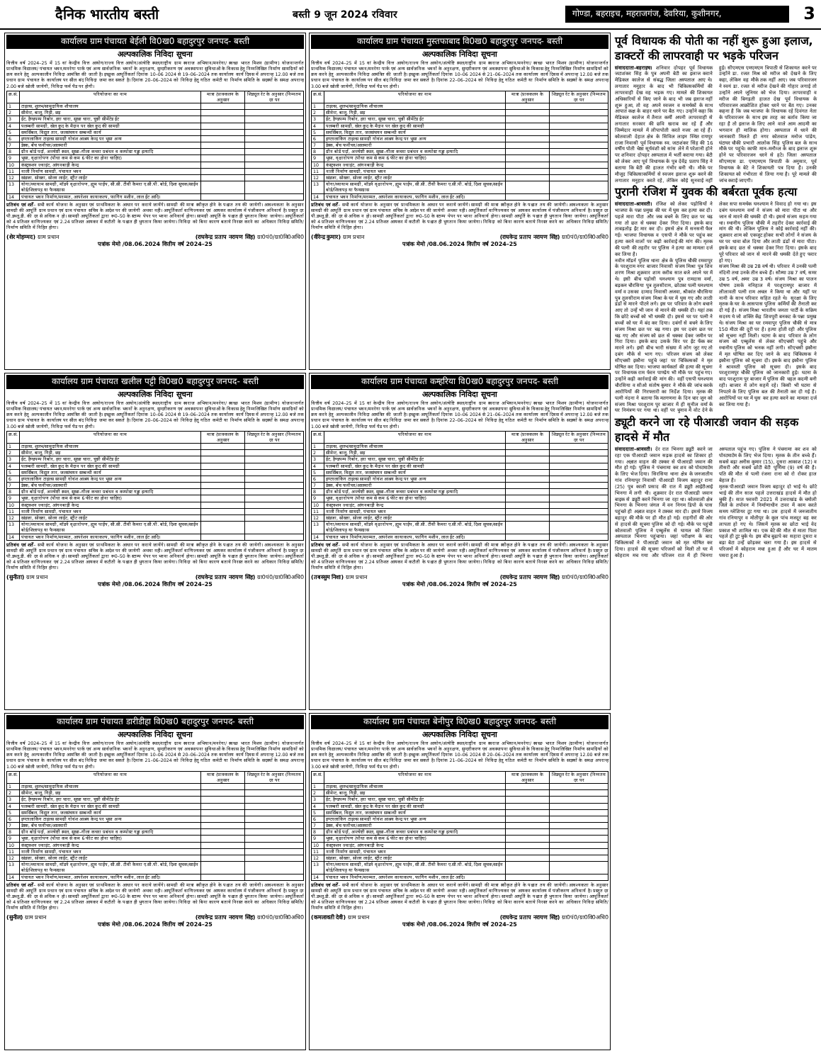दैनिक भारतीय बस्ती
बस्ती 9 जून 2024 रविवार
गोण्डा, बहराइच, महराजगंज, देवरिया, कुशीनगर,
3
कार्यालय ग्राम पंचायत बेईली वि0ख0 बहादुरपुर जनपद- बस्ती
अल्पकालिक निविदा सूचना
वित्तीय वर्ष 2024–25 में 15 वां केन्द्रीय वित्त आयोग/राज्य वित्त आयोग/अंत्येष्टि स्थल/राष्ट्रीय ग्राम स्वराज अभियान/मनरेगा/ स्वच्छ भारत मिशन (ग्रामीण) योजनान्तर्गत प्राथमिक विद्यालय/ पंचायत भवन/मनरेगा पार्क एवं अन्य सार्वजनिक भवनों के अनुरक्षण, सुन्दरीकरण एवं अवस्थापना सुविधाओं के विकास हेतु निम्नलिखित निर्माण सामग्रियों को क्रय करने हेतु अल्पकालीन निविदा आमंत्रित की जाती है। इच्छुक आपूर्तिकर्ता दिनांक 10–06 2024 से 19–06–2024 तक कार्यालय कार्य दिवस में अपरान्ह 12.00 बजे तक प्रधान ग्राम पंचायत के कार्यालय पर सील बंद निविदा जमा कर सकते है। दिनांक 20–06–2024 को निविदा हेतु गठित कमेटी या निर्माण समिति के सदस्यों के समक्ष अपरान्ह 2.00 बजे खोली जायेगी, निविदा फर्म पैड पर होगी।
| क्र.सं. | परियोजना का नाम | मात्रा (प्राक्कलन के अनुसार | शिड्यूल रेट के अनुसार (निम्नतम दर पर |
| --- | --- | --- | --- |
| 1 | टाइल्स, शुलभ/सामुदायिक शौचालय | | |
| 2 | सीमेन्ट, बालू, गिट्टी, छड़ | | |
| 3 | ईट, हैण्डपम्प रिबोर, हरा चारा, सूखा चारा, चुन्नी सीमेंटेड ईट | | |
| 4 | पलम्बरी सामग्री, खेल कूद के मैदान पर खेल कूद की सामग्री | | |
| 5 | समर्सिबल, विद्युत तार, जलसंचयन सम्बन्धी कार्य | | |
| 6 | इण्टरलाकिंग टाइल्स सामग्री गोवंश आश्रय केन्द्र पर भूसा अन्य | | |
| 7 | डेस्क, बेंच फनीचर/आलमारी | | |
| 8 | ग्रीन बोर्ड पर्दा, अन्त्येष्टी स्थल, सूखा–गीला कचरा प्रबंधन व कम्पोस्ट गड्ढा इत्यादि | | |
| 9 | भूसा, वृक्षारोपण (पौधा कम से कम 6 फीट का होना चाहिए) | | |
| 10 | कंस्ट्रक्शन ज्वाइंट, आंगनबाड़ी केन्द्र | | |
| 11 | नाली निर्माण सामग्री, पंचायत भवन | | |
| 12 | खंडजा, सोख्ता, सोलर लाईट, स्ट्रीट लाईट | | |
| 13 | योगा/व्यायाम सामग्री, मॉडर्न वृक्षारोपण, ह्यूम पाईप, सी.सी. टीवी कैमरा ए.सी.पी. बोर्ड, दिशा सूचक/साईन बोर्ड/शिलापट्ट या फैन्सग्रास | | |
| 14 | पंचायत भवन निर्माण/मरम्मत, आपरेशन कायाकल्प, फागिंग मशीन, लाल ईट आदि। | | |
प्रतिबंध एवं शर्तें– सभी कार्य योजना के अनुसार एवं प्राथमिकता के आधार पर कराये जायेंगे। सामग्री की मात्रा स्वीकृत होने के पश्चात तय की जायेगी। आवश्यकता के अनुसार सामग्री की आपूर्ति ग्राम प्रधान एवं ग्राम पंचायत सचिव के आदेश पर की जायेगी अथवा नही। आपूर्तिकर्ता वाणिज्यकर एवं आयकर कार्यालय में पंजीकरण अनिवार्य है। प्रस्तुत दर पी.डब्लू.डी. की दर से अधिक न हो। सामग्री आपूर्तिकर्ता द्वारा रू0–50 के स्टाम्प पेपर पर भरना अनिवार्य होगा। सामग्री आपूर्ति के पश्चात ही भुगतान किया जायेगा। आपूर्तिकर्ता को 4 प्रतिशत वाणिज्यकर एवं 2.24 प्रतिशत आयकर में कटौती के पश्चात ही भुगतान किया जायेगा। निविदा को बिना कारण बताये निरस्त करने का अधिकार निविदा समिति/निर्माण समिति में निहित होगा।
(शेर मोहम्मद) ग्राम प्रधान (राघवेन्द्र प्रताप नरायण सिंह) ग्रा0पं0/ग्रा0वि0अधि0
पत्रांक मेमो /08.06.2024 वित्तीय वर्ष 2024–25
कार्यालय ग्राम पंचायत मुस्तफाबाद वि0ख0 बहादुरपुर जनपद- बस्ती
अल्पकालिक निविदा सूचना
वित्तीय वर्ष 2024–25 में 15 वां केन्द्रीय वित्त आयोग/राज्य वित्त आयोग/अंत्येष्टि स्थल/राष्ट्रीय ग्राम स्वराज अभियान/मनरेगा/ स्वच्छ भारत मिशन (ग्रामीण) योजनान्तर्गत प्राथमिक विद्यालय/ पंचायत भवन/मनरेगा पार्क एवं अन्य सार्वजनिक भवनों के अनुरक्षण, सुन्दरीकरण एवं अवस्थापना सुविधाओं के विकास हेतु निम्नलिखित निर्माण सामग्रियों को क्रय करने हेतु अल्पकालीन निविदा आमंत्रित की जाती है। इच्छुक आपूर्तिकर्ता दिनांक 10–06 2024 से 21–06–2024 तक कार्यालय कार्य दिवस में अपरान्ह 12.00 बजे तक प्रधान ग्राम पंचायत के कार्यालय पर सील बंद निविदा जमा कर सकते है। दिनांक 22–06–2024 को निविदा हेतु गठित कमेटी या निर्माण समिति के सदस्यों के समक्ष अपरान्ह 3.00 बजे खोली जायेगी, निविदा फर्म पैड पर होगी।
| क्र.सं. | परियोजना का नाम | मात्रा (प्राक्कलन के अनुसार | शिड्यूल रेट के अनुसार (निम्नतम दर पर |
| --- | --- | --- | --- |
| 1 | टाइल्स, शुलभ/सामुदायिक शौचालय | | |
| 2 | सीमेन्ट, बालू, गिट्टी, छड़ | | |
| 3 | ईट, हैण्डपम्प रिबोर, हरा चारा, सूखा चारा, चुन्नी सीमेंटेड ईट | | |
| 4 | पलम्बरी सामग्री, खेल कूद के मैदान पर खेल कूद की सामग्री | | |
| 5 | समर्सिबल, विद्युत तार, जलसंचयन सम्बन्धी कार्य | | |
| 6 | इण्टरलाकिंग टाइल्स सामग्री गोवंश आश्रय केन्द्र पर भूसा अन्य | | |
| 7 | डेस्क, बेंच फनीचर/आलमारी | | |
| 8 | ग्रीन बोर्ड पर्दा, अन्त्येष्टी स्थल, सूखा–गीला कचरा प्रबंधन व कम्पोस्ट गड्ढा इत्यादि | | |
| 9 | भूसा, वृक्षारोपण (पौधा कम से कम 6 फीट का होना चाहिए) | | |
| 10 | कंस्ट्रक्शन ज्वाइंट, आंगनबाड़ी केन्द्र | | |
| 11 | नाली निर्माण सामग्री, पंचायत भवन | | |
| 12 | खंडजा, सोख्ता, सोलर लाईट, स्ट्रीट लाईट | | |
| 13 | योगा/व्यायाम सामग्री, मॉडर्न वृक्षारोपण, ह्यूम पाईप, सी.सी. टीवी कैमरा ए.सी.पी. बोर्ड, दिशा सूचक/साईन बोर्ड/शिलापट्ट या फैन्सग्रास | | |
| 14 | पंचायत भवन निर्माण/मरम्मत, आपरेशन कायाकल्प, फागिंग मशीन, लाल ईट आदि। | | |
प्रतिबंध एवं शर्तें– सभी कार्य योजना के अनुसार एवं प्राथमिकता के आधार पर कराये जायेंगे। सामग्री की मात्रा स्वीकृत होने के पश्चात तय की जायेगी। आवश्यकता के अनुसार सामग्री की आपूर्ति ग्राम प्रधान एवं ग्राम पंचायत सचिव के आदेश पर की जायेगी अथवा नही। आपूर्तिकर्ता वाणिज्यकर एवं आयकर कार्यालय में पंजीकरण अनिवार्य है। प्रस्तुत दर पी.डब्लू.डी. की दर से अधिक न हो। सामग्री आपूर्तिकर्ता द्वारा रू0–50 के स्टाम्प पेपर पर भरना अनिवार्य होगा। सामग्री आपूर्ति के पश्चात ही भुगतान किया जायेगा। आपूर्तिकर्ता को 4 प्रतिशत वाणिज्यकर एवं 2.24 प्रतिशत आयकर में कटौती के पश्चात ही भुगतान किया जायेगा। निविदा को बिना कारण बताये निरस्त करने का अधिकार निविदा समिति/निर्माण समिति में निहित होगा।
(वीरेन्द्र कुमार) ग्राम प्रधान (राघवेन्द्र प्रताप नरायण सिंह) ग्रा0पं0/ग्रा0वि0अधि0
पत्रांक मेमो /08.06.2024 वित्तीय वर्ष 2024–25
कार्यालय ग्राम पंचायत खलील पट्टी वि0ख0 बहादुरपुर जनपद- बस्ती
अल्पकालिक निविदा सूचना
वित्तीय वर्ष 2024–25 में 15 वां केन्द्रीय वित्त आयोग/राज्य वित्त आयोग/अंत्येष्टि स्थल/राष्ट्रीय ग्राम स्वराज अभियान/मनरेगा/ स्वच्छ भारत मिशन (ग्रामीण) योजनान्तर्गत प्राथमिक विद्यालय/ पंचायत भवन/मनरेगा पार्क एवं अन्य सार्वजनिक भवनों के अनुरक्षण, सुन्दरीकरण एवं अवस्थापना सुविधाओं के विकास हेतु निम्नलिखित निर्माण सामग्रियों को क्रय करने हेतु अल्पकालीन निविदा आमंत्रित की जाती है। इच्छुक आपूर्तिकर्ता दिनांक 10–06 2024 से 19–06–2024 तक कार्यालय कार्य दिवस में अपरान्ह 12.00 बजे तक प्रधान ग्राम पंचायत के कार्यालय पर सील बंद निविदा जमा कर सकते है। दिनांक 20–06–2024 को निविदा हेतु गठित कमेटी या निर्माण समिति के सदस्यों के समक्ष अपरान्ह 3.00 बजे खोली जायेगी, निविदा फर्म पैड पर होगी।
| क्र.सं. | परियोजना का नाम | मात्रा (प्राक्कलन के अनुसार | शिड्यूल रेट के अनुसार (निम्नतम दर पर |
| --- | --- | --- | --- |
| 1 | टाइल्स, शुलभ/सामुदायिक शौचालय | | |
| 2 | सीमेन्ट, बालू, गिट्टी, छड़ | | |
| 3 | ईट, हैण्डपम्प रिबोर, हरा चारा, सूखा चारा, चुन्नी सीमेंटेड ईट | | |
| 4 | पलम्बरी सामग्री, खेल कूद के मैदान पर खेल कूद की सामग्री | | |
| 5 | समर्सिबल, विद्युत तार, जलसंचयन सम्बन्धी कार्य | | |
| 6 | इण्टरलाकिंग टाइल्स सामग्री गोवंश आश्रय केन्द्र पर भूसा अन्य | | |
| 7 | डेस्क, बेंच फनीचर/आलमारी | | |
| 8 | ग्रीन बोर्ड पर्दा, अन्त्येष्टी स्थल, सूखा–गीला कचरा प्रबंधन व कम्पोस्ट गड्ढा इत्यादि | | |
| 9 | भूसा, वृक्षारोपण (पौधा कम से कम 6 फीट का होना चाहिए) | | |
| 10 | कंस्ट्रक्शन ज्वाइंट, आंगनबाड़ी केन्द्र | | |
| 11 | नाली निर्माण सामग्री, पंचायत भवन | | |
| 12 | खंडजा, सोख्ता, सोलर लाईट, स्ट्रीट लाईट | | |
| 13 | योगा/व्यायाम सामग्री, मॉडर्न वृक्षारोपण, ह्यूम पाईप, सी.सी. टीवी कैमरा ए.सी.पी. बोर्ड, दिशा सूचक/साईन बोर्ड/शिलापट्ट या फैन्सग्रास | | |
| 14 | पंचायत भवन निर्माण/मरम्मत, आपरेशन कायाकल्प, फागिंग मशीन, लाल ईट आदि। | | |
प्रतिबंध एवं शर्तें– सभी कार्य योजना के अनुसार एवं प्राथमिकता के आधार पर कराये जायेंगे। सामग्री की मात्रा स्वीकृत होने के पश्चात तय की जायेगी। आवश्यकता के अनुसार सामग्री की आपूर्ति ग्राम प्रधान एवं ग्राम पंचायत सचिव के आदेश पर की जायेगी अथवा नही। आपूर्तिकर्ता वाणिज्यकर एवं आयकर कार्यालय में पंजीकरण अनिवार्य है। प्रस्तुत दर पी.डब्लू.डी. की दर से अधिक न हो। सामग्री आपूर्तिकर्ता द्वारा रू0–50 के स्टाम्प पेपर पर भरना अनिवार्य होगा। सामग्री आपूर्ति के पश्चात ही भुगतान किया जायेगा। आपूर्तिकर्ता को 4 प्रतिशत वाणिज्यकर एवं 2.24 प्रतिशत आयकर में कटौती के पश्चात ही भुगतान किया जायेगा। निविदा को बिना कारण बताये निरस्त करने का अधिकार निविदा समिति/निर्माण समिति में निहित होगा।
(सुनीता) ग्राम प्रधान (राघवेन्द्र प्रताप नरायण सिंह) ग्रा0पं0/ग्रा0वि0अधि0
पत्रांक मेमो /08.06.2024 वित्तीय वर्ष 2024–25
कार्यालय ग्राम पंचायत कम्हरिया वि0ख0 बहादुरपुर जनपद- बस्ती
अल्पकालिक निविदा सूचना
वित्तीय वर्ष 2024–25 में 15 वां केन्द्रीय वित्त आयोग/राज्य वित्त आयोग/अंत्येष्टि स्थल/राष्ट्रीय ग्राम स्वराज अभियान/मनरेगा/ स्वच्छ भारत मिशन (ग्रामीण) योजनान्तर्गत प्राथमिक विद्यालय/ पंचायत भवन/मनरेगा पार्क एवं अन्य सार्वजनिक भवनों के अनुरक्षण, सुन्दरीकरण एवं अवस्थापना सुविधाओं के विकास हेतु निम्नलिखित निर्माण सामग्रियों को क्रय करने हेतु अल्पकालीन निविदा आमंत्रित की जाती है। इच्छुक आपूर्तिकर्ता दिनांक 10–06 2024 से 21–06–2024 तक कार्यालय कार्य दिवस में अपरान्ह 12.00 बजे तक प्रधान ग्राम पंचायत के कार्यालय पर सील बंद निविदा जमा कर सकते है। दिनांक 22–06–2024 को निविदा हेतु गठित कमेटी या निर्माण समिति के सदस्यों के समक्ष अपरान्ह 1.00 बजे खोली जायेगी, निविदा फर्म पैड पर होगी।
| क्र.सं. | परियोजना का नाम | मात्रा (प्राक्कलन के अनुसार | शिड्यूल रेट के अनुसार (निम्नतम दर पर |
| --- | --- | --- | --- |
| 1 | टाइल्स, शुलभ/सामुदायिक शौचालय | | |
| 2 | सीमेन्ट, बालू, गिट्टी, छड़ | | |
| 3 | ईट, हैण्डपम्प रिबोर, हरा चारा, सूखा चारा, चुन्नी सीमेंटेड ईट | | |
| 4 | पलम्बरी सामग्री, खेल कूद के मैदान पर खेल कूद की सामग्री | | |
| 5 | समर्सिबल, विद्युत तार, जलसंचयन सम्बन्धी कार्य | | |
| 6 | इण्टरलाकिंग टाइल्स सामग्री गोवंश आश्रय केन्द्र पर भूसा अन्य | | |
| 7 | डेस्क, बेंच फनीचर/आलमारी | | |
| 8 | ग्रीन बोर्ड पर्दा, अन्त्येष्टी स्थल, सूखा–गीला कचरा प्रबंधन व कम्पोस्ट गड्ढा इत्यादि | | |
| 9 | भूसा, वृक्षारोपण (पौधा कम से कम 6 फीट का होना चाहिए) | | |
| 10 | कंस्ट्रक्शन ज्वाइंट, आंगनबाड़ी केन्द्र | | |
| 11 | नाली निर्माण सामग्री, पंचायत भवन | | |
| 12 | खंडजा, सोख्ता, सोलर लाईट, स्ट्रीट लाईट | | |
| 13 | योगा/व्यायाम सामग्री, मॉडर्न वृक्षारोपण, ह्यूम पाईप, सी.सी. टीवी कैमरा ए.सी.पी. बोर्ड, दिशा सूचक/साईन बोर्ड/शिलापट्ट या फैन्सग्रास | | |
| 14 | पंचायत भवन निर्माण/मरम्मत, आपरेशन कायाकल्प, फागिंग मशीन, लाल ईट आदि। | | |
प्रतिबंध एवं शर्तें– सभी कार्य योजना के अनुसार एवं प्राथमिकता के आधार पर कराये जायेंगे। सामग्री की मात्रा स्वीकृत होने के पश्चात तय की जायेगी। आवश्यकता के अनुसार सामग्री की आपूर्ति ग्राम प्रधान एवं ग्राम पंचायत सचिव के आदेश पर की जायेगी अथवा नही। आपूर्तिकर्ता वाणिज्यकर एवं आयकर कार्यालय में पंजीकरण अनिवार्य है। प्रस्तुत दर पी.डब्लू.डी. की दर से अधिक न हो। सामग्री आपूर्तिकर्ता द्वारा रू0–50 के स्टाम्प पेपर पर भरना अनिवार्य होगा। सामग्री आपूर्ति के पश्चात ही भुगतान किया जायेगा। आपूर्तिकर्ता को 4 प्रतिशत वाणिज्यकर एवं 2.24 प्रतिशत आयकर में कटौती के पश्चात ही भुगतान किया जायेगा। निविदा को बिना कारण बताये निरस्त करने का अधिकार निविदा समिति/निर्माण समिति में निहित होगा।
(तबस्सुम निशा) ग्राम प्रधान (राघवेन्द्र प्रताप नरायण सिंह) ग्रा0पं0/ग्रा0वि0अधि0
पत्रांक मेमो /08.06.2024 वित्तीय वर्ष 2024–25
कार्यालय ग्राम पंचायत डारीडीहा वि0ख0 बहादुरपुर जनपद- बस्ती
अल्पकालिक निविदा सूचना
वित्तीय वर्ष 2024–25 में 15 वां केन्द्रीय वित्त आयोग/राज्य वित्त आयोग/अंत्येष्टि स्थल/राष्ट्रीय ग्राम स्वराज अभियान/मनरेगा/ स्वच्छ भारत मिशन (ग्रामीण) योजनान्तर्गत प्राथमिक विद्यालय/ पंचायत भवन/मनरेगा पार्क एवं अन्य सार्वजनिक भवनों के अनुरक्षण, सुन्दरीकरण एवं अवस्थापना सुविधाओं के विकास हेतु निम्नलिखित निर्माण सामग्रियों को क्रय करने हेतु अल्पकालीन निविदा आमंत्रित की जाती है। इच्छुक आपूर्तिकर्ता दिनांक 10–06 2024 से 20–06–2024 तक कार्यालय कार्य दिवस में अपरान्ह 12.00 बजे तक प्रधान ग्राम पंचायत के कार्यालय पर सील बंद निविदा जमा कर सकते है। दिनांक 21–06–2024 को निविदा हेतु गठित कमेटी या निर्माण समिति के सदस्यों के समक्ष अपरान्ह 1.00 बजे खोली जायेगी, निविदा फर्म पैड पर होगी।
| क्र.सं. | परियोजना का नाम | मात्रा (प्राक्कलन के अनुसार | शिड्यूल रेट के अनुसार (निम्नतम दर पर |
| --- | --- | --- | --- |
| 1 | टाइल्स, शुलभ/सामुदायिक शौचालय | | |
| 2 | सीमेन्ट, बालू, गिट्टी, छड़ | | |
| 3 | ईट, हैण्डपम्प रिबोर, हरा चारा, सूखा चारा, चुन्नी सीमेंटेड ईट | | |
| 4 | पलम्बरी सामग्री, खेल कूद के मैदान पर खेल कूद की सामग्री | | |
| 5 | समर्सिबल, विद्युत तार, जलसंचयन सम्बन्धी कार्य | | |
| 6 | इण्टरलाकिंग टाइल्स सामग्री गोवंश आश्रय केन्द्र पर भूसा अन्य | | |
| 7 | डेस्क, बेंच फनीचर/आलमारी | | |
| 8 | ग्रीन बोर्ड पर्दा, अन्त्येष्टी स्थल, सूखा–गीला कचरा प्रबंधन व कम्पोस्ट गड्ढा इत्यादि | | |
| 9 | भूसा, वृक्षारोपण (पौधा कम से कम 6 फीट का होना चाहिए) | | |
| 10 | कंस्ट्रक्शन ज्वाइंट, आंगनबाड़ी केन्द्र | | |
| 11 | नाली निर्माण सामग्री, पंचायत भवन | | |
| 12 | खंडजा, सोख्ता, सोलर लाईट, स्ट्रीट लाईट | | |
| 13 | योगा/व्यायाम सामग्री, मॉडर्न वृक्षारोपण, ह्यूम पाईप, सी.सी. टीवी कैमरा ए.सी.पी. बोर्ड, दिशा सूचक/साईन बोर्ड/शिलापट्ट या फैन्सग्रास | | |
| 14 | पंचायत भवन निर्माण/मरम्मत, आपरेशन कायाकल्प, फागिंग मशीन, लाल ईट आदि। | | |
प्रतिबंध एवं शर्तें– सभी कार्य योजना के अनुसार एवं प्राथमिकता के आधार पर कराये जायेंगे। सामग्री की मात्रा स्वीकृत होने के पश्चात तय की जायेगी। आवश्यकता के अनुसार सामग्री की आपूर्ति ग्राम प्रधान एवं ग्राम पंचायत सचिव के आदेश पर की जायेगी अथवा नही। आपूर्तिकर्ता वाणिज्यकर एवं आयकर कार्यालय में पंजीकरण अनिवार्य है। प्रस्तुत दर पी.डब्लू.डी. की दर से अधिक न हो। सामग्री आपूर्तिकर्ता द्वारा रू0–50 के स्टाम्प पेपर पर भरना अनिवार्य होगा। सामग्री आपूर्ति के पश्चात ही भुगतान किया जायेगा। आपूर्तिकर्ता को 4 प्रतिशत वाणिज्यकर एवं 2.24 प्रतिशत आयकर में कटौती के पश्चात ही भुगतान किया जायेगा। निविदा को बिना कारण बताये निरस्त करने का अधिकार निविदा समिति/निर्माण समिति में निहित होगा।
(सुनील) ग्राम प्रधान (राघवेन्द्र प्रताप नरायण सिंह) ग्रा0पं0/ग्रा0वि0अधि0
पत्रांक मेमो /08.06.2024 वित्तीय वर्ष 2024–25
कार्यालय ग्राम पंचायत बेनीपुर वि0ख0 बहादुरपुर जनपद- बस्ती
अल्पकालिक निविदा सूचना
वित्तीय वर्ष 2024–25 में 15 वां केन्द्रीय वित्त आयोग/राज्य वित्त आयोग/अंत्येष्टि स्थल/राष्ट्रीय ग्राम स्वराज अभियान/मनरेगा/ स्वच्छ भारत मिशन (ग्रामीण) योजनान्तर्गत प्राथमिक विद्यालय/ पंचायत भवन/मनरेगा पार्क एवं अन्य सार्वजनिक भवनों के अनुरक्षण, सुन्दरीकरण एवं अवस्थापना सुविधाओं के विकास हेतु निम्नलिखित निर्माण सामग्रियों को क्रय करने हेतु अल्पकालीन निविदा आमंत्रित की जाती है। इच्छुक आपूर्तिकर्ता दिनांक 10–06 2024 से 20–06–2024 तक कार्यालय कार्य दिवस में अपरान्ह 12.00 बजे तक प्रधान ग्राम पंचायत के कार्यालय पर सील बंद निविदा जमा कर सकते है। दिनांक 21–06–2024 को निविदा हेतु गठित कमेटी या निर्माण समिति के सदस्यों के समक्ष अपरान्ह 3.00 बजे खोली जायेगी, निविदा फर्म पैड पर होगी।
| क्र.सं. | परियोजना का नाम | मात्रा (प्राक्कलन के अनुसार | शिड्यूल रेट के अनुसार (निम्नतम दर पर |
| --- | --- | --- | --- |
| 1 | टाइल्स, शुलभ/सामुदायिक शौचालय | | |
| 2 | सीमेन्ट, बालू, गिट्टी, छड़ | | |
| 3 | ईट, हैण्डपम्प रिबोर, हरा चारा, सूखा चारा, चुन्नी सीमेंटेड ईट | | |
| 4 | पलम्बरी सामग्री, खेल कूद के मैदान पर खेल कूद की सामग्री | | |
| 5 | समर्सिबल, विद्युत तार, जलसंचयन सम्बन्धी कार्य | | |
| 6 | इण्टरलाकिंग टाइल्स सामग्री गोवंश आश्रय केन्द्र पर भूसा अन्य | | |
| 7 | डेस्क, बेंच फनीचर/आलमारी | | |
| 8 | ग्रीन बोर्ड पर्दा, अन्त्येष्टी स्थल, सूखा–गीला कचरा प्रबंधन व कम्पोस्ट गड्ढा इत्यादि | | |
| 9 | भूसा, वृक्षारोपण (पौधा कम से कम 6 फीट का होना चाहिए) | | |
| 10 | कंस्ट्रक्शन ज्वाइंट, आंगनबाड़ी केन्द्र | | |
| 11 | नाली निर्माण सामग्री, पंचायत भवन | | |
| 12 | खंडजा, सोख्ता, सोलर लाईट, स्ट्रीट लाईट | | |
| 13 | योगा/व्यायाम सामग्री, मॉडर्न वृक्षारोपण, ह्यूम पाईप, सी.सी. टीवी कैमरा ए.सी.पी. बोर्ड, दिशा सूचक/साईन बोर्ड/शिलापट्ट या फैन्सग्रास | | |
| 14 | पंचायत भवन निर्माण/मरम्मत, आपरेशन कायाकल्प, फागिंग मशीन, लाल ईट आदि। | | |
प्रतिबंध एवं शर्तें– सभी कार्य योजना के अनुसार एवं प्राथमिकता के आधार पर कराये जायेंगे। सामग्री की मात्रा स्वीकृत होने के पश्चात तय की जायेगी। आवश्यकता के अनुसार सामग्री की आपूर्ति ग्राम प्रधान एवं ग्राम पंचायत सचिव के आदेश पर की जायेगी अथवा नही। आपूर्तिकर्ता वाणिज्यकर एवं आयकर कार्यालय में पंजीकरण अनिवार्य है। प्रस्तुत दर पी.डब्लू.डी. की दर से अधिक न हो। सामग्री आपूर्तिकर्ता द्वारा रू0–50 के स्टाम्प पेपर पर भरना अनिवार्य होगा। सामग्री आपूर्ति के पश्चात ही भुगतान किया जायेगा। आपूर्तिकर्ता को 4 प्रतिशत वाणिज्यकर एवं 2.24 प्रतिशत आयकर में कटौती के पश्चात ही भुगतान किया जायेगा। निविदा को बिना कारण बताये निरस्त करने का अधिकार निविदा समिति/निर्माण समिति में निहित होगा।
(कमलावती देवी) ग्राम प्रधान (राघवेन्द्र प्रताप नरायण सिंह) ग्रा0पं0/ग्रा0वि0अधि0
पत्रांक मेमो /08.06.2024 वित्तीय वर्ष 2024–25
पूर्व विधायक की पोती का नहीं शुरू हुआ इलाज, डाक्टरों की लापरवाही पर भड़के परिजन
संवाददाता–बहराइच। शनिवार दोपहर पूर्व विधायक जटाशंकर सिंह के पुत्र अपनी बेटी का इलाज कराने मेडिकल कालेज से संबद्ध जिला अस्पताल आए थे। लगातार मनुहार के बाद भी चिकित्सकर्मियों की लापरवाही देख वह भड़क गए। मामले की शिकायत अधिकारियों से किए जाने के बाद भी जब इलाज नहीं शुरू हुआ, तो वह अपने स्वजन व समर्थकों के साथ आपात कक्ष के बाहर धरने पर बैठ गए। उन्होंने कहा कि मेडिकल कालेज में तैनात कर्मी अपनी लापरवाही से लगातार सरकार की छवि खराब कर रहे हैं और जिम्मेदार मामले में लीपापोती करते नजर आ रहे हैं। कोतवाली देहात क्षेत्र के सिविल लाइन स्थित रायपुर राजा निवासी पूर्व विधायक स्व. जटाशंकर सिंह की 16 वर्षीय पोती चेष्ठा सूर्यवंशी को सांस लेने में परेशानी होने पर शनिवार दोपहर अस्पताल में भर्ती कराया गया। बेटी को लेकर आए पूर्व विधायक के पुत्र देवेंद्र प्रताप सिंह ने बताया कि बेटी की हालत गंभीर बनी थी। मौके पर मौजूद चिकित्साकर्मियों से स्वजन इलाज शुरू करने की लगातार मनुहार करते रहे, लेकिन कोई सुनवाई नहीं हुई। सीएमएस एमएमएम त्रिपाठी से शिकायत करने पर उन्होंने डा. रजत मिश्र को मरीज को देखने के लिए कहा, लेकिन वह मौके तक नहीं आए। जब परिवारजन ने स्वयं डा. रजत से मरीज देखने की गोहार लगाई तो उन्होंने अपने जूनियर को भेज दिया। लापरवाही व मरीज की बिगड़ती हालत देख पूर्व विधायक के परिवारजन आक्रोशित होकर धरने पर बैठ गए। उनका कहना है कि जब भाजपा के विधायक रहे दिवंगत नेता के परिवारजन के साथ इस तरह का बर्ताव किया जा रहा है तो इलाज के लिए आने वाले आम आदमी का भगवान ही मालिक होगा। अस्पताल में धरने की जानकारी मिलते ही नगर कोतवाल मनोज पांडेय, घंटाघर चौकी प्रभारी आलोक सिंह पुलिस बल के साथ मौके पर पहुंचे। काफी मान–मनौव्ल के बाद इलाज शुरू होने पर परिवारजन धरने से हटे। जिला अस्पताल सीएमएस डा. एमएमएम त्रिपाठी के अनुसार, पूर्व विधायक के बेटे ने शिकायती पत्र दिया है। उनकी शिकायत को गंभीरता से लिया गया है। पूरे मामले की जांच कराई जाएगी।
पुरानी रंजिश में युवक की बर्बरता पूर्वक हत्या
संवाददाता–श्रावस्ती। रंजिश को लेकर पड़ोसियों ने भाजपा के पन्ना प्रमुख की घर में घुस कर हत्या कर दी। पहले मारा पीटा और जब बचने के लिए छत पर चढ़ गया तो छत से धक्का देकर गिरा दिया। इसके बाद ताबड़तोड़ ईंट मार कर दी। इससे क्षेत्र में सनसनी फैल गई। भाजपा विधायक व एसपी ने मौके पर पहुंच कर हत्या करने वालों पर कड़ी कार्रवाई की मांग की। मृतक की पत्नी की तहरीर पर पुलिस ने हत्या का मामला दर्ज कर लिया है।
नवीन मॉडर्न पुलिस थाना क्षेत्र के पुलिस चौकी रमवापुर के परशुराम नगर बाजार निवासी संजय मिश्रा पुत्र शिव शरण मिश्रा शुक्रवार शाम करीब सात बजे अपने घर में थे। इसी बीच पड़ोसी घनश्याम पुत्र रामदास वर्मा, बड़कन चौरसिया पुत्र तुलसीराम, छोटका पत्नी घनश्याम वर्मा व उसका दामाद निवासी अजवा, श्रीकांत चौरसिया पुत्र तुलसीराम संजय मिश्रा के घर में घुस गए और लाठी डंडों से मारने पीटने लगे। इस पर परिवार के लोग बचाने आए तो उन्हें भी जान से मारने की धमकी दी। यहां तक कि छोटे बच्चों को भी धमकी दी। इससे घर पर पत्नी ने बच्चों को घर में बंद कर दिया। दबंगों से बचने के लिए संजय मिश्रा छत पर चढ़ गया। इस पर दबंग छत पर चढ़ गए और संजय को छत से धक्का देकर जमीन पर गिरा दिया। इसके बाद उसके सिर पर ईंट फेंक कर मारने लगे। इसी बीच भारी संख्या में लोग जुट गए तो दबंग मौके से भाग गए। परिजन संजय को लेकर सीएचसी इकौना पहुंचे जहां पर चिकित्सकों ने मृत घोषित कर दिया। भाजपा कार्यकर्ता की हत्या की सूचना पर विधायक राम फेरन पाण्डेय भी मौके पर पहुंच गए। उन्होंने कड़ी कार्रवाई की मांग की। वहीं एसपी घनश्याम चौरसिया व सीओ संतोष कुमार ने मौके की जांच करके आरोपियों की गिरफ्तारी का निर्देश दिया। मृतक की पत्नी नंदना ने बताया कि मतगणना के दिन चार जून को संजय मिश्रा परशुराम पुर बाजार में ही सुनील वर्मा के घर निमंत्रण पर गया था। वहीं पर चुनाव में वोट देने के लेकर सपा समर्थक घनश्याम ने विवाद हो गया था। इस दबंग घनश्याम वर्मा ने संजय को मारा पीटा था और जान से मारने की धमकी दी थी। इससे संजय सहम गया था। स्थानीय पुलिस चौकी में तहरीर देकर कार्रवाई की मांग की थी। लेकिन पुलिस ने कोई कार्रवाई नहीं की। शुक्रवार शाम को एकजुट होकर सभी लोगों ने संजय के घर पर धावा बोल दिया और लाठी डंडों से मारा पीटा। इसके बाद छत से धक्का देकर गिरा दिया। इसके बाद पूरे परिवार को जान से मारने की धमकी देते हुए फरार हो गए।
संजय मिश्रा की उम्र 28 वर्ष थी। परिवार में उनकी पत्नी नंदिनी तथा उनके तीन बच्चे हैं। सौम्या उम्र 7 वर्ष, समर उम्र 5 वर्ष, अमर उम्र 3 वर्ष। संजय मिश्रा का पालन पोषण उसके ननिहाल में परशुरामपुर बाजार में लीलावती पत्नी राम अचल ने किया था और यहीं पर नानी के साथ परिवार सहित रहते थे। सुरक्षा के लिए मृतक के घर के आसपास पुलिस कर्मियों की तैनाती कर दी गई है। संजय मिश्रा भारतीय जनता पार्टी के सक्रिय सदस्य थे जो शक्ति केंद्र शिवपुरी बनकट के पन्ना प्रमुख थे। संजय मिश्रा का घर रमवापुर पुलिस चौकी से मात्र 150 मीटर की दूरी पर है। हत्या होती रही और पुलिस को सूचना नहीं मिली। घटना के बाद परिवार के लोग संजय को एम्बुलेंस से लेकर सीएचसी पहुंचे और स्थानीय पुलिस को भनक नहीं लगी। सीएचसी इकौना में मृत घोषित कर दिए जाने के बाद चिकित्सक ने इकौना पुलिस को सूचना दी। इसके बाद इकौना पुलिस ने श्रावस्ती पुलिस को सूचना दी। इसके बाद परशुरामपुर चौकी पुलिस को जानकारी हुई। घटना के बाद परशुराम पुर बाजार में पुलिस की चहल कदमी बनी रही। बाजार में लोग सहमें रहे। किसी भी घटना से निपटने के लिए पुलिस बल की तैनाती कर दी गई है। आरोपियों पर घर में घुस कर हत्या करने का मामला दर्ज कर लिया गया है।
ड्यूटी करने जा रहे पीआरडी जवान की सड़क हादसे में मौत
संवाददाता–श्रावस्ती। देर रात भिनगा ड्यूटी करने जा रहा एक पीआरडी जवान सड़क हादसे का शिकार हो गया। अज्ञात वाहन की टक्कर से पीआरडी जवान की मौत हो गई। पुलिस ने पंचनामा कर शव को पोस्टमार्टम के लिए भेज दिया। सिरसिया थाना क्षेत्र के जनजातीय गांव रनियापुर निवासी पीआरडी विजय बहादुर राना (25) पुत्र काली प्रसाद की रात में ड्यूटी आईटीआई भिनगा में लगी थी। शुक्रवार देर रात पीआरडी जवान बाइक से ड्यूटी करने भिनगा जा रहा था। कोतवाली क्षेत्र भिनगा के भिनगा जंगल में वन निगम डिपो के पास पहुंचते ही अज्ञात वाहन ने टक्कर मार दी। इससे विजय बहादुर की मौके पर ही मौत हो गई। राहगीरों की ओर से हादसे की सूचना पुलिस को दी गई। मौके पर पहुंची कोतवाली पुलिस ने एम्बुलेंस से घायल को जिला अस्पताल भिनगा पहुंचाया। जहां परीक्षण के बाद चिकित्सकों ने पीआरडी जवान को मृत घोषित कर दिया। हादसे की सूचना परिजनों को मिली तो घर में कोहराम मच गया और परिजन रात में ही भिनगा अस्पताल पहुंच गए। पुलिस ने पंचनामा कर शव को पोस्टमार्टम के लिए भेज दिया। मृतक के तीन बच्चे हैं। सबसे बड़ा अनीस कुमार (15), दूसरा आकाश (12) व तीसरी और सबसे छोटी बेटी पूर्णिमा (9) वर्ष की है। पति की मौत से पत्नी रंजना राना को रो रोकर हाल बेहाल है।
मृतक पीआरडी जवान विजय बहादुर दो भाई थे। छोटे भाई की तीन साल पहले उत्तराखंड हादसे में मौत हो चुकी है। सात फरवरी 2021 में उत्तराखंड के चमोली जिले के तपोवन में निर्माणाधीन टावर में काम करते समय ग्लेशियर टूट गया था। उस हादसे में जनजातीय गांव रनियापुर व मोतीपुर के कुल पांच मजदूर बह कर लापता हो गए थे। जिसमें मृतक का छोटा भाई वेद प्रकाश भी शामिल था। एक बेटे की मौत से माता पिता पहले ही टूट चुके थे। इस बीच बुढ़ापे का सहारा दूसरा व बड़ा बेटा उन्हें छोड़कर चला गया है। इस हादसे से परिजनों में कोहराम मचा हुआ है और घर में मातम पसरा हुआ है।